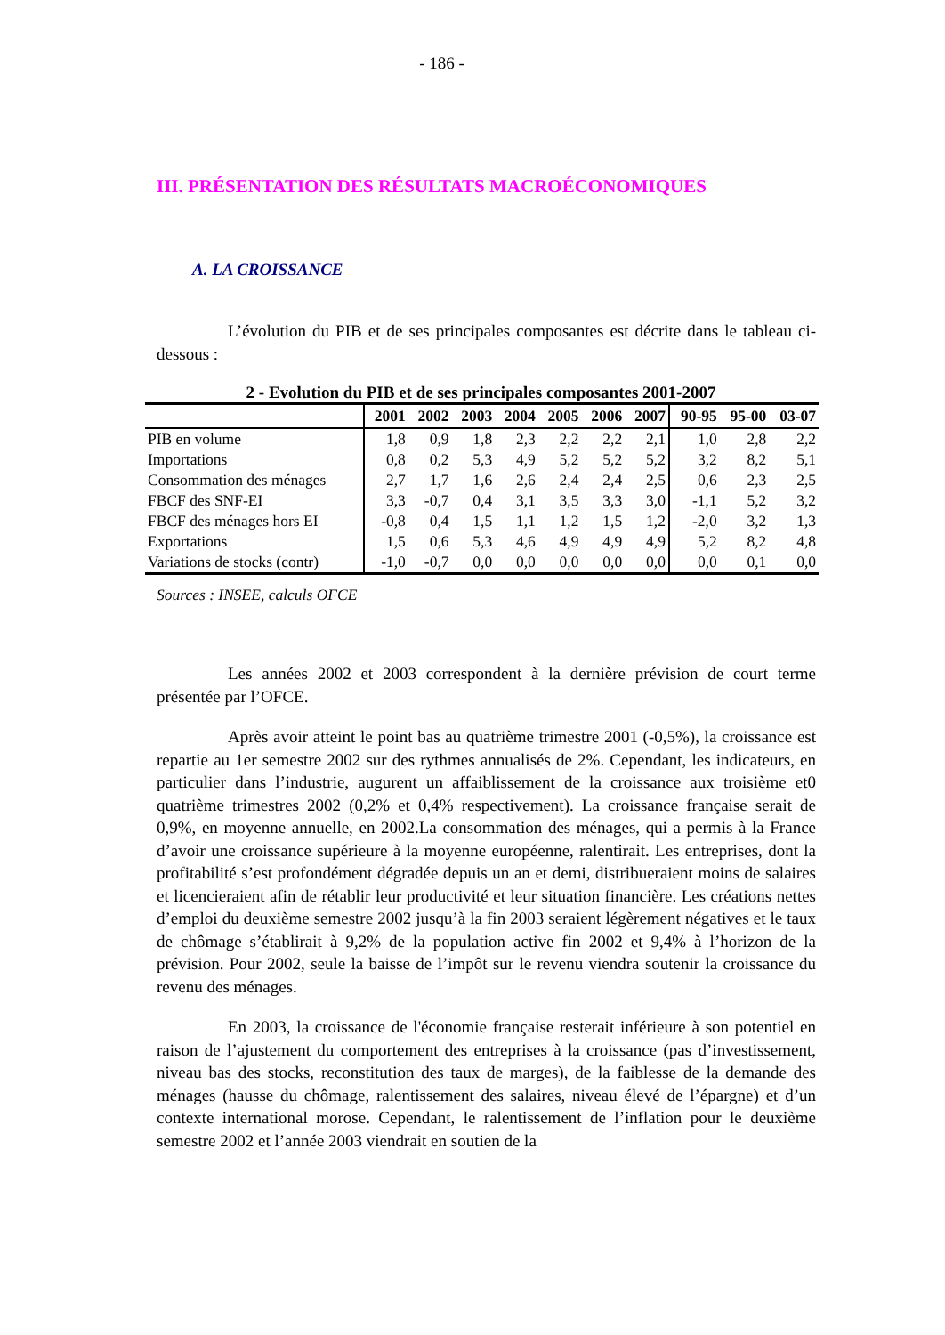- 186 -
III. PRÉSENTATION DES RÉSULTATS MACROÉCONOMIQUES
A. LA CROISSANCE
L’évolution du PIB et de ses principales composantes est décrite dans le tableau ci-dessous :
2 - Evolution du PIB et de ses principales composantes 2001-2007
| | 2001 | 2002 | 2003 | 2004 | 2005 | 2006 | 2007 | 90-95 | 95-00 | 03-07 |
| --- | --- | --- | --- | --- | --- | --- | --- | --- | --- | --- |
| PIB en volume | 1,8 | 0,9 | 1,8 | 2,3 | 2,2 | 2,2 | 2,1 | 1,0 | 2,8 | 2,2 |
| Importations | 0,8 | 0,2 | 5,3 | 4,9 | 5,2 | 5,2 | 5,2 | 3,2 | 8,2 | 5,1 |
| Consommation des ménages | 2,7 | 1,7 | 1,6 | 2,6 | 2,4 | 2,4 | 2,5 | 0,6 | 2,3 | 2,5 |
| FBCF des SNF-EI | 3,3 | -0,7 | 0,4 | 3,1 | 3,5 | 3,3 | 3,0 | -1,1 | 5,2 | 3,2 |
| FBCF des ménages hors EI | -0,8 | 0,4 | 1,5 | 1,1 | 1,2 | 1,5 | 1,2 | -2,0 | 3,2 | 1,3 |
| Exportations | 1,5 | 0,6 | 5,3 | 4,6 | 4,9 | 4,9 | 4,9 | 5,2 | 8,2 | 4,8 |
| Variations de stocks (contr) | -1,0 | -0,7 | 0,0 | 0,0 | 0,0 | 0,0 | 0,0 | 0,0 | 0,1 | 0,0 |
Sources : INSEE, calculs OFCE
Les années 2002 et 2003 correspondent à la dernière prévision de court terme présentée par l’OFCE.
Après avoir atteint le point bas au quatrième trimestre 2001 (-0,5%), la croissance est repartie au 1er semestre 2002 sur des rythmes annualisés de 2%. Cependant, les indicateurs, en particulier dans l’industrie, augurent un affaiblissement de la croissance aux troisième et0 quatrième trimestres 2002 (0,2% et 0,4% respectivement). La croissance française serait de 0,9%, en moyenne annuelle, en 2002.La consommation des ménages, qui a permis à la France d’avoir une croissance supérieure à la moyenne européenne, ralentirait. Les entreprises, dont la profitabilité s’est profondément dégradée depuis un an et demi, distribueraient moins de salaires et licencieraient afin de rétablir leur productivité et leur situation financière. Les créations nettes d’emploi du deuxième semestre 2002 jusqu’à la fin 2003 seraient légèrement négatives et le taux de chômage s’établirait à 9,2% de la population active fin 2002 et 9,4% à l’horizon de la prévision. Pour 2002, seule la baisse de l’impôt sur le revenu viendra soutenir la croissance du revenu des ménages.
En 2003, la croissance de l'économie française resterait inférieure à son potentiel en raison de l’ajustement du comportement des entreprises à la croissance (pas d’investissement, niveau bas des stocks, reconstitution des taux de marges), de la faiblesse de la demande des ménages (hausse du chômage, ralentissement des salaires, niveau élevé de l’épargne) et d’un contexte international morose. Cependant, le ralentissement de l’inflation pour le deuxième semestre 2002 et l’année 2003 viendrait en soutien de la